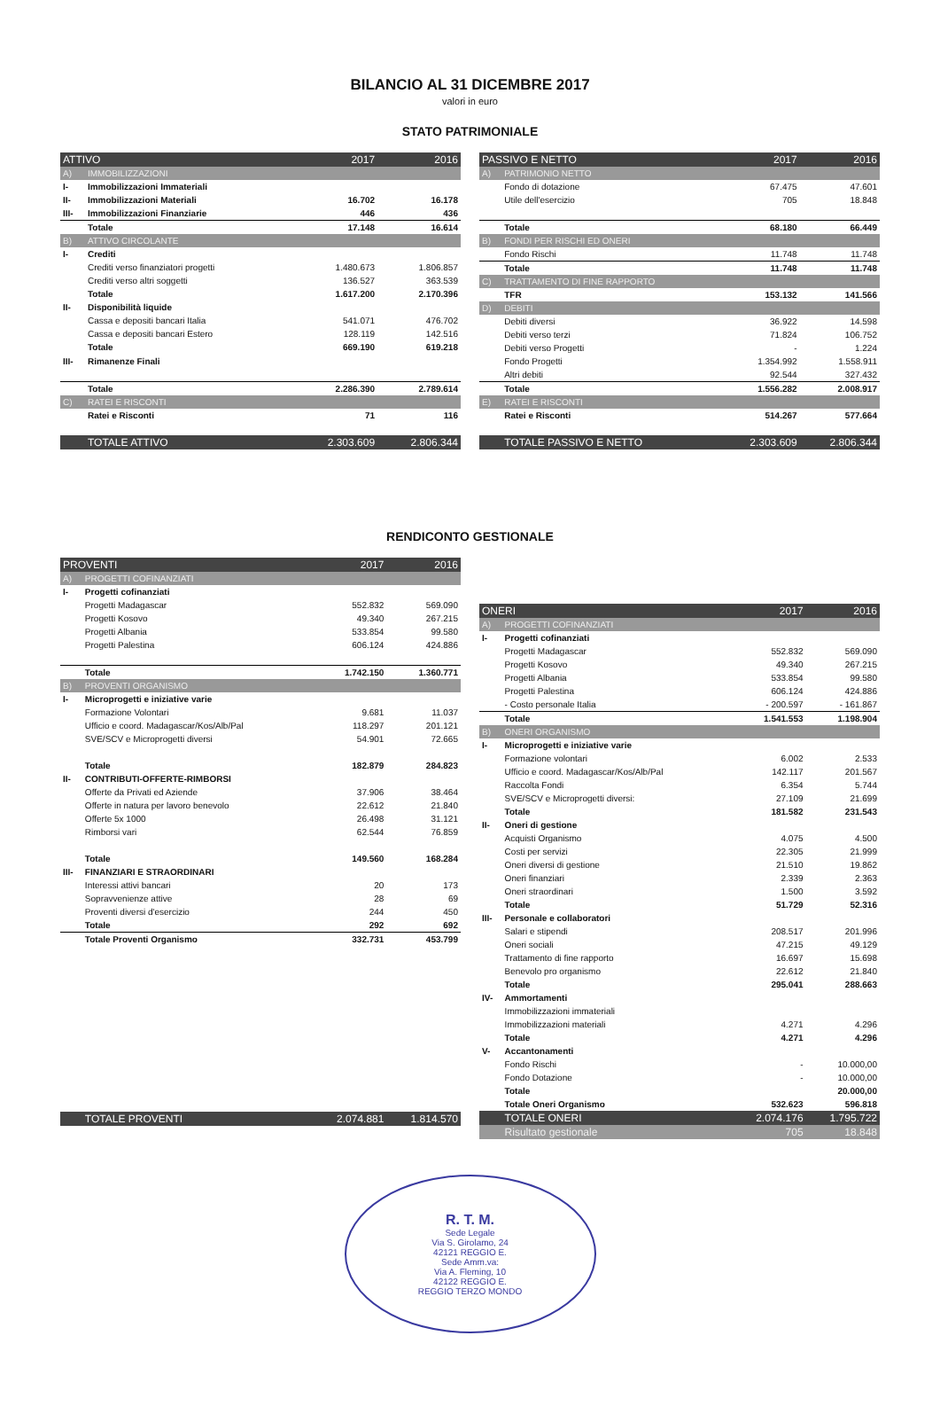BILANCIO AL 31 DICEMBRE 2017
valori in euro
STATO PATRIMONIALE
| ATTIVO | | 2017 | 2016 |
| --- | --- | --- | --- |
| A) | IMMOBILIZZAZIONI | | |
| I- | Immobilizzazioni Immateriali | | |
| II- | Immobilizzazioni Materiali | 16.702 | 16.178 |
| III- | Immobilizzazioni Finanziarie | 446 | 436 |
| | Totale | 17.148 | 16.614 |
| B) | ATTIVO CIRCOLANTE | | |
| I- | Crediti | | |
| | Crediti verso finanziatori progetti | 1.480.673 | 1.806.857 |
| | Crediti verso altri soggetti | 136.527 | 363.539 |
| | Totale | 1.617.200 | 2.170.396 |
| II- | Disponibilità liquide | | |
| | Cassa e depositi bancari Italia | 541.071 | 476.702 |
| | Cassa e depositi bancari Estero | 128.119 | 142.516 |
| | Totale | 669.190 | 619.218 |
| III- | Rimanenze Finali | | |
| | Totale | 2.286.390 | 2.789.614 |
| C) | RATEI E RISCONTI | | |
| | Ratei e Risconti | 71 | 116 |
| | TOTALE ATTIVO | 2.303.609 | 2.806.344 |
| PASSIVO E NETTO | | 2017 | 2016 |
| --- | --- | --- | --- |
| A) | PATRIMONIO NETTO | | |
| | Fondo di dotazione | 67.475 | 47.601 |
| | Utile dell'esercizio | 705 | 18.848 |
| | Totale | 68.180 | 66.449 |
| B) | FONDI PER RISCHI ED ONERI | | |
| | Fondo Rischi | 11.748 | 11.748 |
| | Totale | 11.748 | 11.748 |
| C) | TRATTAMENTO DI FINE RAPPORTO | | |
| | TFR | 153.132 | 141.566 |
| D) | DEBITI | | |
| | Debiti diversi | 36.922 | 14.598 |
| | Debiti verso terzi | 71.824 | 106.752 |
| | Debiti verso Progetti | - | 1.224 |
| | Fondo Progetti | 1.354.992 | 1.558.911 |
| | Altri debiti | 92.544 | 327.432 |
| | Totale | 1.556.282 | 2.008.917 |
| E) | RATEI E RISCONTI | | |
| | Ratei e Risconti | 514.267 | 577.664 |
| | TOTALE PASSIVO E NETTO | 2.303.609 | 2.806.344 |
RENDICONTO GESTIONALE
| PROVENTI | | 2017 | 2016 |
| --- | --- | --- | --- |
| A) | PROGETTI COFINANZIATI | | |
| I- | Progetti cofinanziati | | |
| | Progetti Madagascar | 552.832 | 569.090 |
| | Progetti Kosovo | 49.340 | 267.215 |
| | Progetti Albania | 533.854 | 99.580 |
| | Progetti Palestina | 606.124 | 424.886 |
| | Totale | 1.742.150 | 1.360.771 |
| B) | PROVENTI ORGANISMO | | |
| I- | Microprogetti e iniziative varie | | |
| | Formazione Volontari | 9.681 | 11.037 |
| | Ufficio e coord. Madagascar/Kos/Alb/Pal | 118.297 | 201.121 |
| | SVE/SCV e Microprogetti diversi | 54.901 | 72.665 |
| | Totale | 182.879 | 284.823 |
| II- | CONTRIBUTI-OFFERTE-RIMBORSI | | |
| | Offerte da Privati ed Aziende | 37.906 | 38.464 |
| | Offerte in natura per lavoro benevolo | 22.612 | 21.840 |
| | Offerte 5x 1000 | 26.498 | 31.121 |
| | Rimborsi vari | 62.544 | 76.859 |
| | Totale | 149.560 | 168.284 |
| III- | FINANZIARI E STRAORDINARI | | |
| | Interessi attivi bancari | 20 | 173 |
| | Sopravvenienze attive | 28 | 69 |
| | Proventi diversi d'esercizio | 244 | 450 |
| | Totale | 292 | 692 |
| | Totale Proventi Organismo | 332.731 | 453.799 |
| | TOTALE PROVENTI | 2.074.881 | 1.814.570 |
| ONERI | | 2017 | 2016 |
| --- | --- | --- | --- |
| A) | PROGETTI COFINANZIATI | | |
| I- | Progetti cofinanziati | | |
| | Progetti Madagascar | 552.832 | 569.090 |
| | Progetti Kosovo | 49.340 | 267.215 |
| | Progetti Albania | 533.854 | 99.580 |
| | Progetti Palestina | 606.124 | 424.886 |
| | - Costo personale Italia | - 200.597 | - 161.867 |
| | Totale | 1.541.553 | 1.198.904 |
| B) | ONERI ORGANISMO | | |
| I- | Microprogetti e iniziative varie | | |
| | Formazione volontari | 6.002 | 2.533 |
| | Ufficio e coord. Madagascar/Kos/Alb/Pal | 142.117 | 201.567 |
| | Raccolta Fondi | 6.354 | 5.744 |
| | SVE/SCV e Microprogetti diversi: | 27.109 | 21.699 |
| | Totale | 181.582 | 231.543 |
| II- | Oneri di gestione | | |
| | Acquisti Organismo | 4.075 | 4.500 |
| | Costi per servizi | 22.305 | 21.999 |
| | Oneri diversi di gestione | 21.510 | 19.862 |
| | Oneri finanziari | 2.339 | 2.363 |
| | Oneri straordinari | 1.500 | 3.592 |
| | Totale | 51.729 | 52.316 |
| III- | Personale e collaboratori | | |
| | Salari e stipendi | 208.517 | 201.996 |
| | Oneri sociali | 47.215 | 49.129 |
| | Trattamento di fine rapporto | 16.697 | 15.698 |
| | Benevolo pro organismo | 22.612 | 21.840 |
| | Totale | 295.041 | 288.663 |
| IV- | Ammortamenti | | |
| | Immobilizzazioni immateriali | | |
| | Immobilizzazioni materiali | 4.271 | 4.296 |
| | Totale | 4.271 | 4.296 |
| V- | Accantonamenti | | |
| | Fondo Rischi | - | 10.000,00 |
| | Fondo Dotazione | - | 10.000,00 |
| | Totale | | 20.000,00 |
| | Totale Oneri Organismo | 532.623 | 596.818 |
| | TOTALE ONERI | 2.074.176 | 1.795.722 |
| | Risultato gestionale | 705 | 18.848 |
R. T. M.
Sede Legale
Via S. Girolamo, 24
42121 REGGIO E.
Sede Amm.va:
Via A. Fleming, 10
42122 REGGIO E.
REGGIO TERZO MONDO